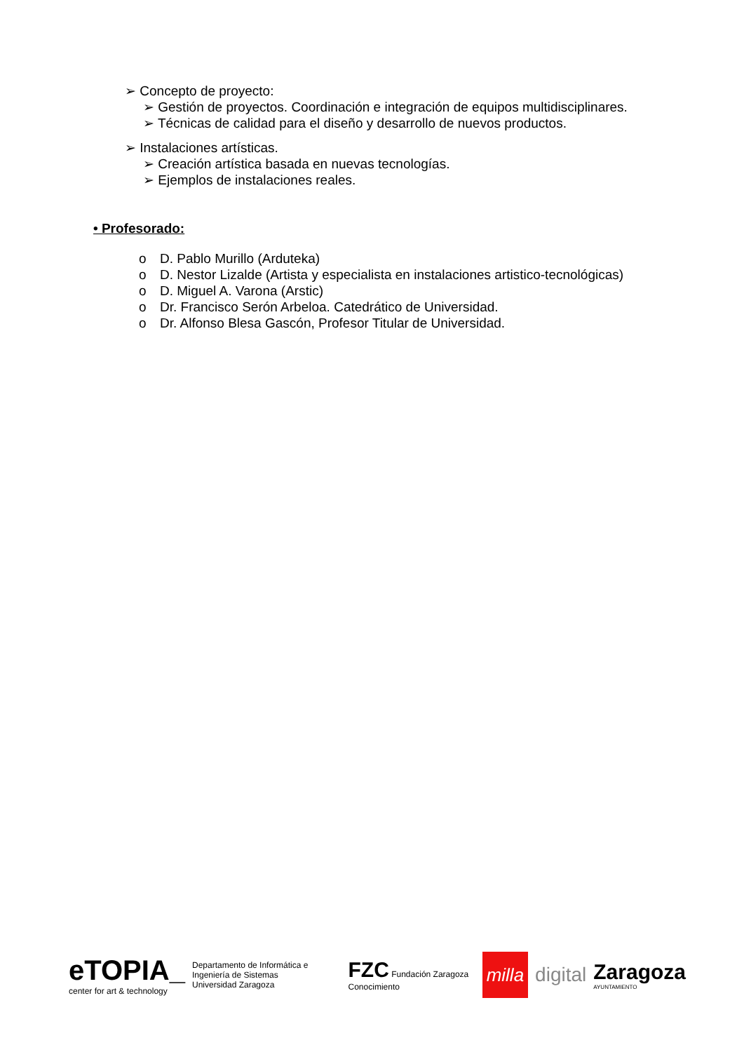➢ Concepto de proyecto:
➢ Gestión de proyectos. Coordinación e integración de equipos multidisciplinares.
➢ Técnicas de calidad para el diseño y desarrollo de nuevos productos.
➢ Instalaciones artísticas.
➢ Creación artística basada en nuevas tecnologías.
➢ Ejemplos de instalaciones reales.
• Profesorado:
o D. Pablo Murillo (Arduteka)
o D. Nestor Lizalde (Artista y especialista en instalaciones artistico-tecnológicas)
o D. Miguel A. Varona (Arstic)
o Dr. Francisco Serón Arbeloa. Catedrático de Universidad.
o Dr. Alfonso Blesa Gascón, Profesor Titular de Universidad.
eTOPIA_
center for art & technology
Departamento de Informática e Ingeniería de Sistemas
Universidad Zaragoza
FZC Fundación Zaragoza Conocimiento
milla
digital
Zaragoza
AYUNTAMIENTO